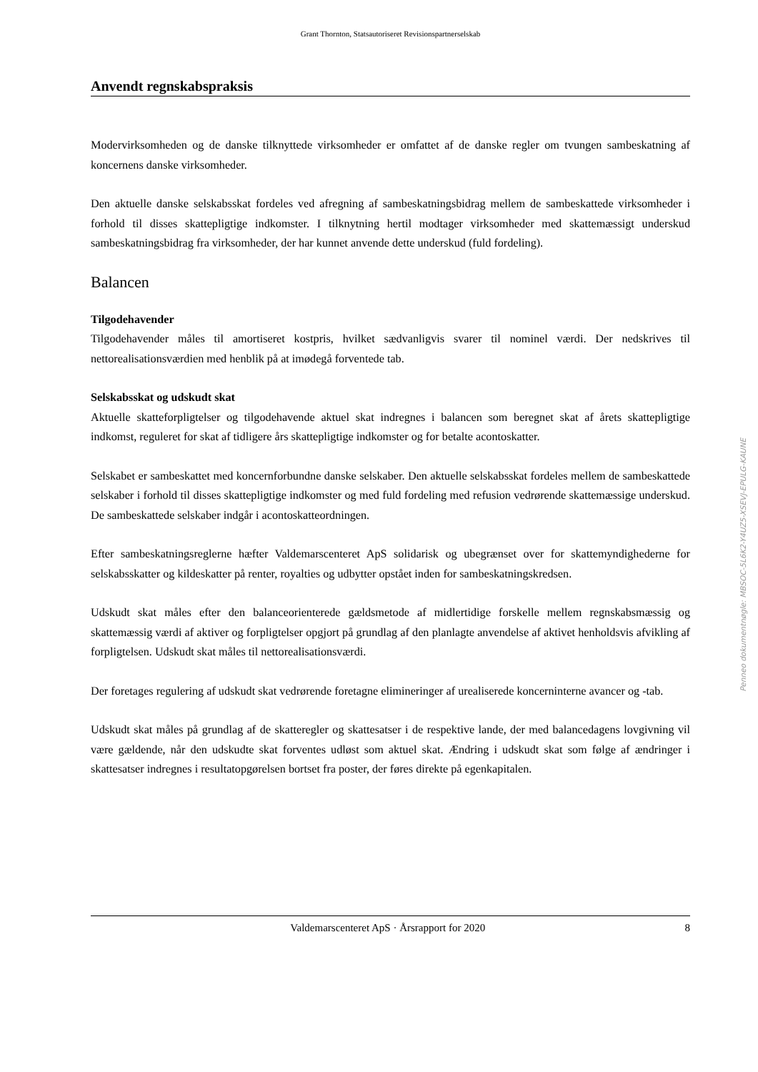Grant Thornton, Statsautoriseret Revisionspartnerselskab
Anvendt regnskabspraksis
Modervirksomheden og de danske tilknyttede virksomheder er omfattet af de danske regler om tvungen sambeskatning af koncernens danske virksomheder.
Den aktuelle danske selskabsskat fordeles ved afregning af sambeskatningsbidrag mellem de sambeskat­tede virksomheder i forhold til disses skattepligtige indkomster. I tilknytning hertil modtager virksomhe­der med skattemæssigt underskud sambeskatningsbidrag fra virksomheder, der har kunnet anvende dette underskud (fuld fordeling).
Balancen
Tilgodehavender
Tilgodehavender måles til amortiseret kostpris, hvilket sædvanligvis svarer til nominel værdi. Der ned­skrives til nettorealisationsværdien med henblik på at imødegå forventede tab.
Selskabsskat og udskudt skat
Aktuelle skatteforpligtelser og tilgodehavende aktuel skat indregnes i balancen som beregnet skat af årets skattepligtige indkomst, reguleret for skat af tidligere års skattepligtige indkomster og for betalte aconto­skatter.
Selskabet er sambeskattet med koncernforbundne danske selskaber. Den aktuelle selskabsskat fordeles mellem de sambeskattede selskaber i forhold til disses skattepligtige indkomster og med fuld fordeling med refusion vedrørende skattemæssige underskud. De sambeskattede selskaber indgår i acontoskatte­ordningen.
Efter sambeskatningsreglerne hæfter Valdemarscenteret ApS solidarisk og ubegrænset over for skatte­myndighederne for selskabsskatter og kildeskatter på renter, royalties og udbytter opstået inden for sam­beskatningskredsen.
Udskudt skat måles efter den balanceorienterede gældsmetode af midlertidige forskelle mellem regn­skabsmæssig og skattemæssig værdi af aktiver og forpligtelser opgjort på grundlag af den planlagte an­vendelse af aktivet henholdsvis afvikling af forpligtelsen. Udskudt skat måles til nettorealisationsværdi.
Der foretages regulering af udskudt skat vedrørende foretagne elimineringer af urealiserede koncerninter­ne avancer og -tab.
Udskudt skat måles på grundlag af de skatteregler og skattesatser i de respektive lande, der med balance­dagens lovgivning vil være gældende, når den udskudte skat forventes udløst som aktuel skat. Ændring i udskudt skat som følge af ændringer i skattesatser indregnes i resultatopgørelsen bortset fra poster, der føres direkte på egenkapitalen.
Valdemarscenteret ApS · Årsrapport for 2020 8
Penneo dokumentnøgle: MBSOC-5L6K2-Y4UZ5-XSEVJ-EPULG-KAUNE